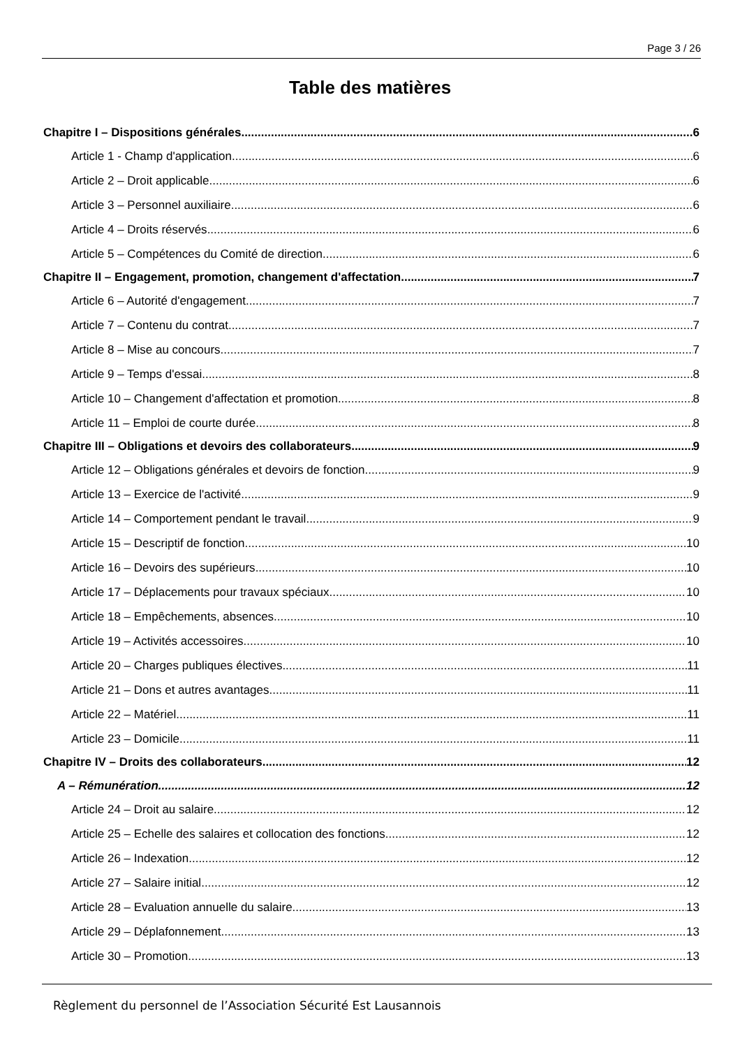Page 3 / 26
Table des matières
Chapitre I – Dispositions générales 6
Article 1 - Champ d'application 6
Article 2 – Droit applicable 6
Article 3 – Personnel auxiliaire 6
Article 4 – Droits réservés 6
Article 5 – Compétences du Comité de direction 6
Chapitre II – Engagement, promotion, changement d'affectation 7
Article 6 – Autorité d'engagement 7
Article 7 – Contenu du contrat 7
Article 8 – Mise au concours 7
Article 9 – Temps d'essai 8
Article 10 – Changement d'affectation et promotion 8
Article 11 – Emploi de courte durée 8
Chapitre III – Obligations et devoirs des collaborateurs 9
Article 12 – Obligations générales et devoirs de fonction 9
Article 13 – Exercice de l'activité 9
Article 14 – Comportement pendant le travail 9
Article 15 – Descriptif de fonction 10
Article 16 – Devoirs des supérieurs 10
Article 17 – Déplacements pour travaux spéciaux 10
Article 18 – Empêchements, absences 10
Article 19 – Activités accessoires 10
Article 20 – Charges publiques électives 11
Article 21 – Dons et autres avantages 11
Article 22 – Matériel 11
Article 23 – Domicile 11
Chapitre IV – Droits des collaborateurs 12
A – Rémunération 12
Article 24 – Droit au salaire 12
Article 25 – Echelle des salaires et collocation des fonctions 12
Article 26 – Indexation 12
Article 27 – Salaire initial 12
Article 28 – Evaluation annuelle du salaire 13
Article 29 – Déplafonnement 13
Article 30 – Promotion 13
Règlement du personnel de l’Association Sécurité Est Lausannois